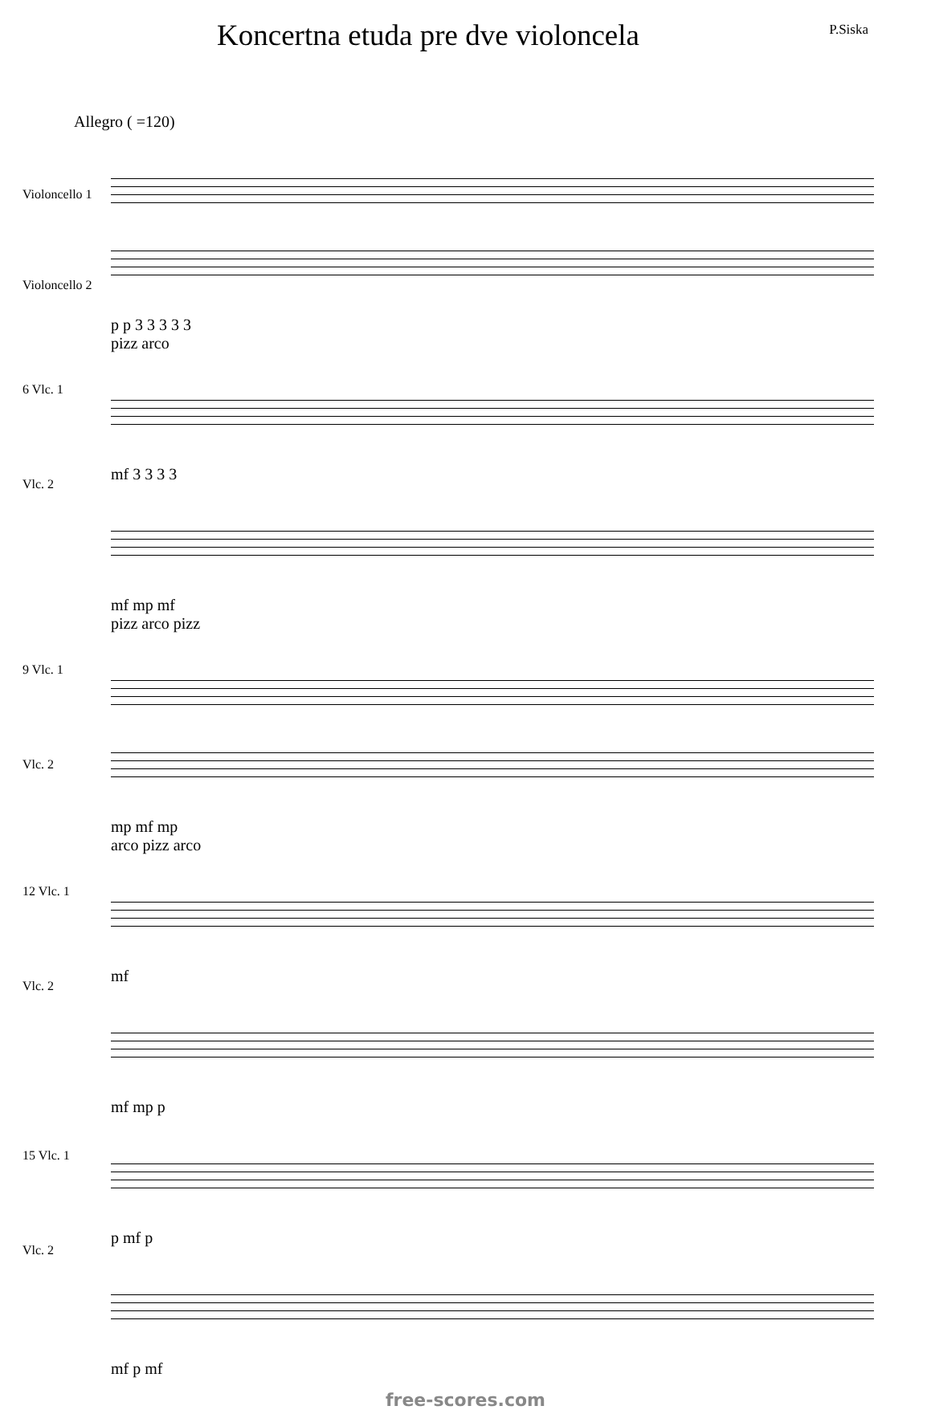Koncertna etuda pre dve violoncela
P.Siska
Allegro ( =120)
Violoncello 1
Violoncello 2
p p 3 3 3 3 3
6 Vlc. 1
Vlc. 2
pizz arco
mf 3 3 3 3
mf mp mf
9 Vlc. 1
Vlc. 2
pizz arco pizz
mp mf mp
12 Vlc. 1
Vlc. 2
arco pizz arco
mf
mf mp p
15 Vlc. 1
Vlc. 2
p mf p
mf p mf
free-scores.com